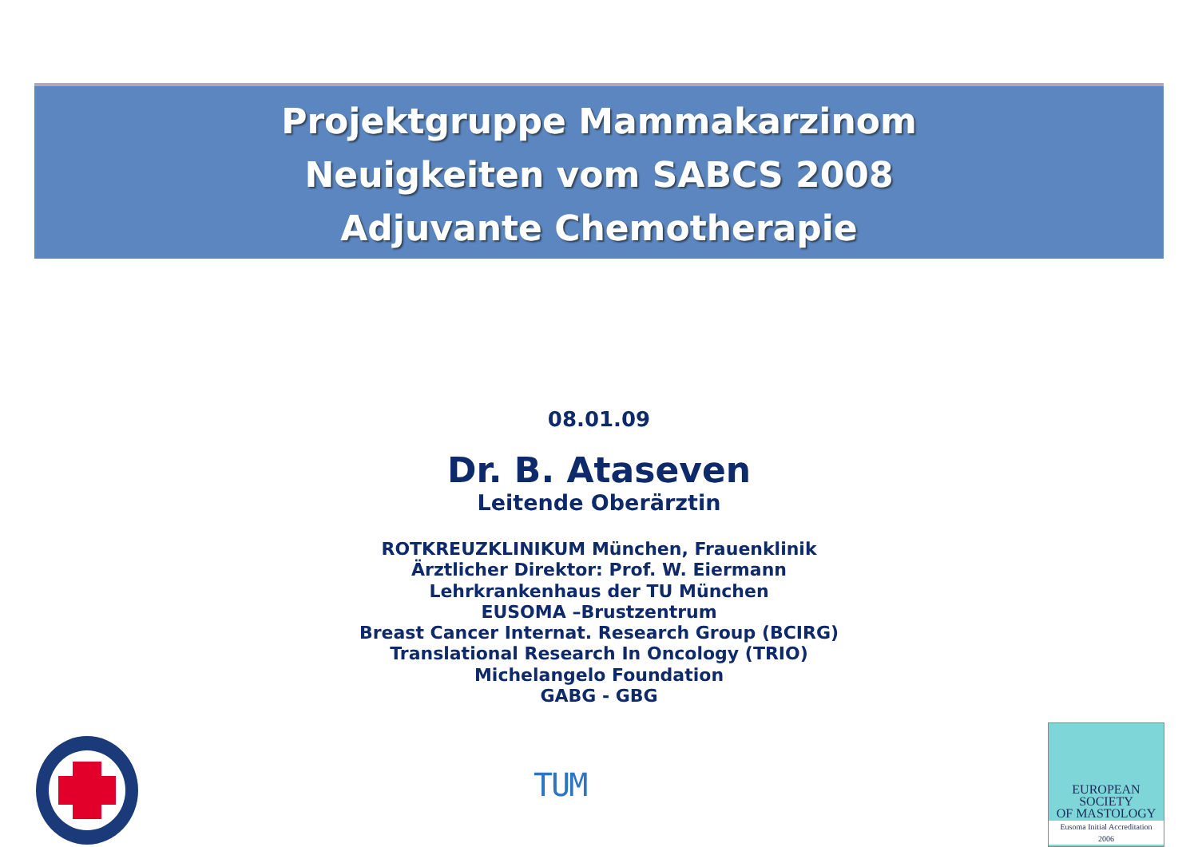Projektgruppe Mammakarzinom
Neuigkeiten vom SABCS 2008
Adjuvante Chemotherapie
08.01.09
Dr. B. Ataseven
Leitende Oberärztin
ROTKREUZKLINIKUM München, Frauenklinik
Ärztlicher Direktor: Prof. W. Eiermann
Lehrkrankenhaus der TU München
EUSOMA –Brustzentrum
Breast Cancer Internat. Research Group (BCIRG)
Translational Research In Oncology (TRIO)
Michelangelo Foundation
GABG - GBG
TUM
EUROPEAN
SOCIETY
OF MASTOLOGY
Eusoma Initial Accreditation
2006